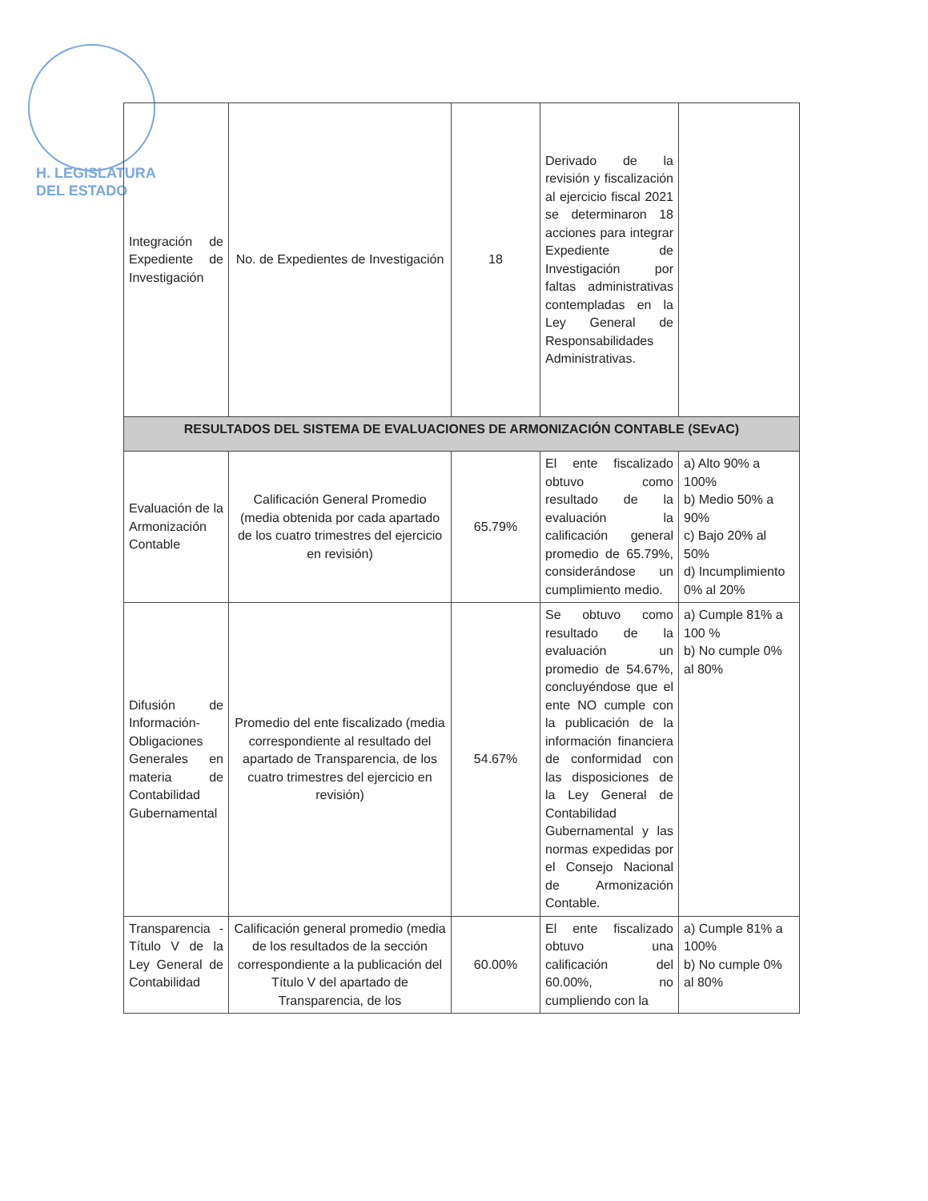H. LEGISLATURA
DEL ESTADO
| Integración de Expediente de Investigación | No. de Expedientes de Investigación | 18 | Derivado de la revisión y fiscalización al ejercicio fiscal 2021 se determinaron 18 acciones para integrar Expediente de Investigación por faltas administrativas contempladas en la Ley General de Responsabilidades Administrativas. | |
| RESULTADOS DEL SISTEMA DE EVALUACIONES DE ARMONIZACIÓN CONTABLE (SEvAC) | | | | |
| Evaluación de la Armonización Contable | Calificación General Promedio (media obtenida por cada apartado de los cuatro trimestres del ejercicio en revisión) | 65.79% | El ente fiscalizado obtuvo como resultado de la evaluación la calificación general promedio de 65.79%, considerándose un cumplimiento medio. | a) Alto 90% a 100% b) Medio 50% a 90% c) Bajo 20% al 50% d) Incumplimiento 0% al 20% |
| Difusión de Información-Obligaciones Generales en materia de Contabilidad Gubernamental | Promedio del ente fiscalizado (media correspondiente al resultado del apartado de Transparencia, de los cuatro trimestres del ejercicio en revisión) | 54.67% | Se obtuvo como resultado de la evaluación un promedio de 54.67%, concluyéndose que el ente NO cumple con la publicación de la información financiera de conformidad con las disposiciones de la Ley General de Contabilidad Gubernamental y las normas expedidas por el Consejo Nacional de Armonización Contable. | a) Cumple 81% a 100 % b) No cumple 0% al 80% |
| Transparencia -Título V de la Ley General de Contabilidad | Calificación general promedio (media de los resultados de la sección correspondiente a la publicación del Título V del apartado de Transparencia, de los | 60.00% | El ente fiscalizado obtuvo una calificación del 60.00%, no cumpliendo con la | a) Cumple 81% a 100% b) No cumple 0% al 80% |